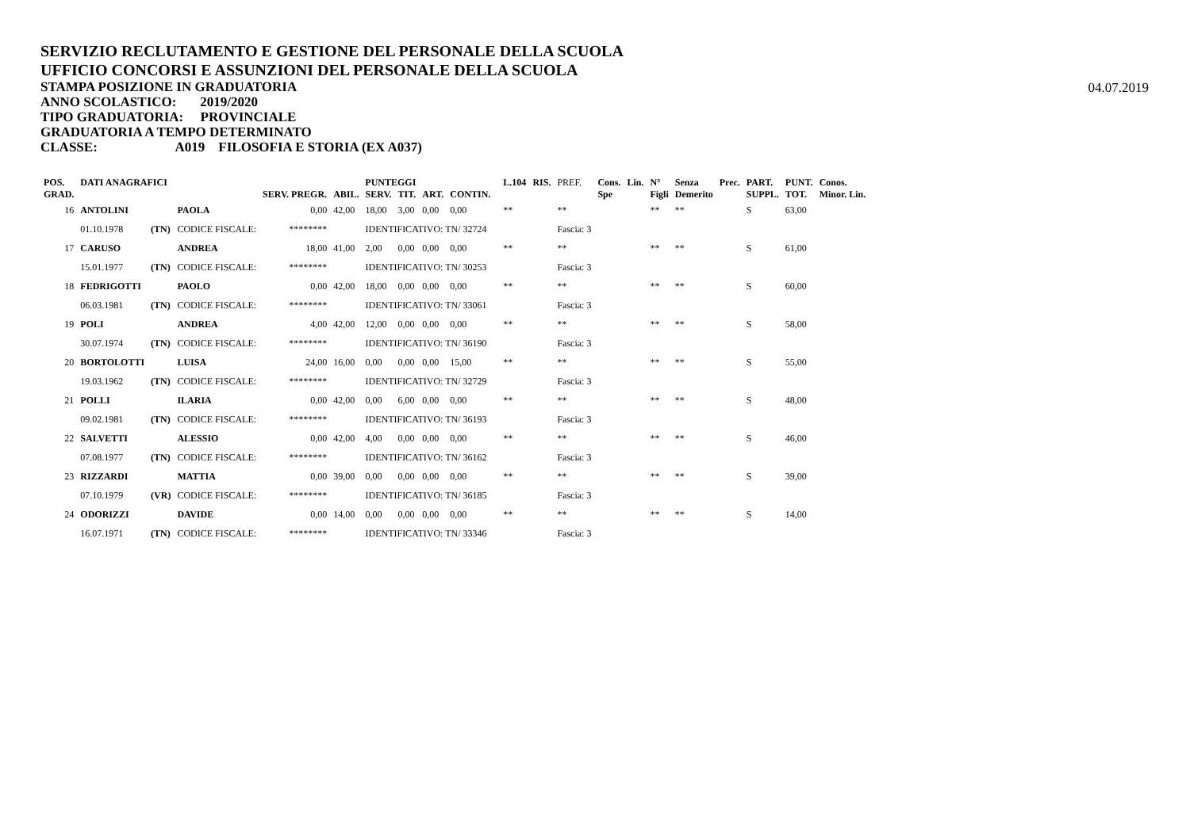SERVIZIO RECLUTAMENTO E GESTIONE DEL PERSONALE DELLA SCUOLA
UFFICIO CONCORSI E ASSUNZIONI DEL PERSONALE DELLA SCUOLA
STAMPA POSIZIONE IN GRADUATORIA
ANNO SCOLASTICO: 2019/2020
TIPO GRADUATORIA: PROVINCIALE
GRADUATORIA A TEMPO DETERMINATO
CLASSE: A019 FILOSOFIA E STORIA (EX A037)
04.07.2019
| POS. | DATI ANAGRAFICI | | | | PUNTEGGI | | | | | | L.104 | RIS. | PREF. | Cons. | Lin. | N° | Senza | Prec. | PART. | PUNT. | Conos. |
| --- | --- | --- | --- | --- | --- | --- | --- | --- | --- | --- | --- | --- | --- | --- | --- | --- | --- | --- | --- | --- | --- |
| GRAD. | | | | SERV. PREGR. | ABIL. | SERV. | TIT. | ART. | CONTIN. | | | | | Spe | | Figli | Demerito | | SUPPL. | TOT. | Minor. Lin. |
| 16 | ANTOLINI | | PAOLA | 0,00 | 42,00 | 18,00 | 3,00 | 0,00 | 0,00 | | ** | | ** | | | ** | ** | | S | 63,00 | |
| | 01.10.1978 | (TN) | CODICE FISCALE: | ******** | | IDENTIFICATIVO: TN/ 32724 | | | | | | | Fascia: 3 | | | | | | | | |
| 17 | CARUSO | | ANDREA | 18,00 | 41,00 | 2,00 | 0,00 | 0,00 | 0,00 | | ** | | ** | | | ** | ** | | S | 61,00 | |
| | 15.01.1977 | (TN) | CODICE FISCALE: | ******** | | IDENTIFICATIVO: TN/ 30253 | | | | | | | Fascia: 3 | | | | | | | | |
| 18 | FEDRIGOTTI | | PAOLO | 0,00 | 42,00 | 18,00 | 0,00 | 0,00 | 0,00 | | ** | | ** | | | ** | ** | | S | 60,00 | |
| | 06.03.1981 | (TN) | CODICE FISCALE: | ******** | | IDENTIFICATIVO: TN/ 33061 | | | | | | | Fascia: 3 | | | | | | | | |
| 19 | POLI | | ANDREA | 4,00 | 42,00 | 12,00 | 0,00 | 0,00 | 0,00 | | ** | | ** | | | ** | ** | | S | 58,00 | |
| | 30.07.1974 | (TN) | CODICE FISCALE: | ******** | | IDENTIFICATIVO: TN/ 36190 | | | | | | | Fascia: 3 | | | | | | | | |
| 20 | BORTOLOTTI | | LUISA | 24,00 | 16,00 | 0,00 | 0,00 | 0,00 | 15,00 | | ** | | ** | | | ** | ** | | S | 55,00 | |
| | 19.03.1962 | (TN) | CODICE FISCALE: | ******** | | IDENTIFICATIVO: TN/ 32729 | | | | | | | Fascia: 3 | | | | | | | | |
| 21 | POLLI | | ILARIA | 0,00 | 42,00 | 0,00 | 6,00 | 0,00 | 0,00 | | ** | | ** | | | ** | ** | | S | 48,00 | |
| | 09.02.1981 | (TN) | CODICE FISCALE: | ******** | | IDENTIFICATIVO: TN/ 36193 | | | | | | | Fascia: 3 | | | | | | | | |
| 22 | SALVETTI | | ALESSIO | 0,00 | 42,00 | 4,00 | 0,00 | 0,00 | 0,00 | | ** | | ** | | | ** | ** | | S | 46,00 | |
| | 07.08.1977 | (TN) | CODICE FISCALE: | ******** | | IDENTIFICATIVO: TN/ 36162 | | | | | | | Fascia: 3 | | | | | | | | |
| 23 | RIZZARDI | | MATTIA | 0,00 | 39,00 | 0,00 | 0,00 | 0,00 | 0,00 | | ** | | ** | | | ** | ** | | S | 39,00 | |
| | 07.10.1979 | (VR) | CODICE FISCALE: | ******** | | IDENTIFICATIVO: TN/ 36185 | | | | | | | Fascia: 3 | | | | | | | | |
| 24 | ODORIZZI | | DAVIDE | 0,00 | 14,00 | 0,00 | 0,00 | 0,00 | 0,00 | | ** | | ** | | | ** | ** | | S | 14,00 | |
| | 16.07.1971 | (TN) | CODICE FISCALE: | ******** | | IDENTIFICATIVO: TN/ 33346 | | | | | | | Fascia: 3 | | | | | | | | |